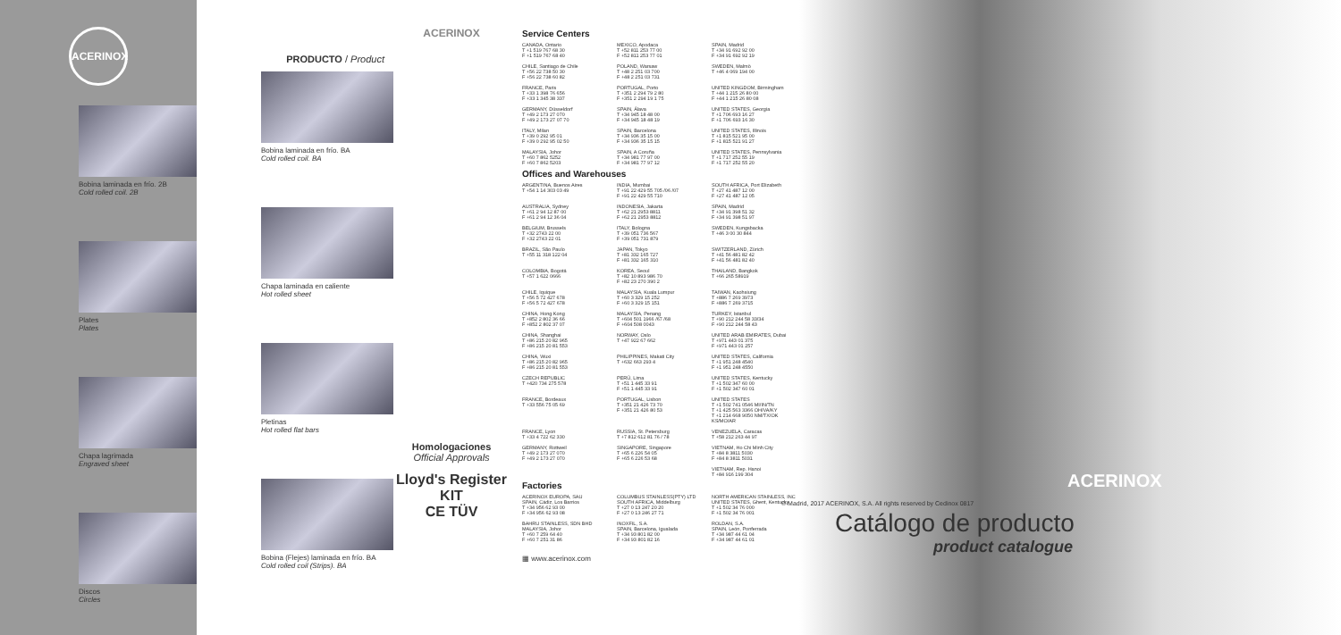ACERINOX
Bobina laminada en frío. 2B
Cold rolled coil. 2B
Plates
Plates
Chapa lagrimada
Engraved sheet
Discos
Circles
PRODUCTO / Product
Bobina laminada en frío. BA
Cold rolled coil. BA
Chapa laminada en caliente
Hot rolled sheet
Pletinas
Hot rolled flat bars
Bobina (Flejes) laminada en frío. BA
Cold rolled coil (Strips). BA
ACERINOX
Homologaciones
Official Approvals
Lloyd's Register KIT
CE TÜV
Service Centers
CANADA, Ontario
T +1 519 767 68 30
F +1 519 767 68 40
MEXICO, Apodaca
T +52 811 253 77 00
F +52 811 253 77 01
SPAIN, Madrid
T +34 91 692 92 00
F +34 91 692 92 19
CHILE, Santiago de Chile
T +56 22 738 50 30
F +56 22 738 60 82
POLAND, Warsaw
T +48 2 251 03 700
F +48 2 251 03 731
SWEDEN, Malmö
T +46 4 069 194 00
FRANCE, Paris
T +33 1 398 76 656
F +33 1 345 38 337
PORTUGAL, Porto
T +351 2 294 79 2 80
F +351 2 294 19 1 75
UNITED KINGDOM, Birmingham
T +44 1 215 26 80 00
F +44 1 215 26 80 08
GERMANY, Düsseldorf
T +49 2 173 27 070
F +49 2 173 27 07 70
SPAIN, Álava
T +34 945 18 48 00
F +34 945 18 48 19
UNITED STATES, Georgia
T +1 706 693 16 27
F +1 706 693 16 30
ITALY, Milan
T +39 0 292 95 01
F +39 0 292 95 02 50
SPAIN, Barcelona
T +34 936 35 15 00
F +34 936 35 15 15
UNITED STATES, Illinois
T +1 815 521 95 00
F +1 815 521 91 27
MALAYSIA, Johor
T +60 7 862 5252
F +60 7 862 5203
SPAIN, A Coruña
T +34 981 77 97 00
F +34 981 77 97 12
UNITED STATES, Pennsylvania
T +1 717 252 55 19
F +1 717 252 55 20
Offices and Warehouses
ARGENTINA, Buenos Aires
T +54 1 14 303 03 49
INDIA, Mumbai
T +91 22 429 55 705 /06 /07
F +91 22 429 55 710
SOUTH AFRICA, Port Elizabeth
T +27 41 487 12 00
F +27 41 487 12 05
AUSTRALIA, Sydney
T +61 2 94 12 87 00
F +61 2 94 12 36 04
INDONESIA, Jakarta
T +62 21 2953 8811
F +62 21 2953 8812
SPAIN, Madrid
T +34 91 398 51 32
F +34 91 398 51 97
BELGIUM, Brussels
T +32 2743 22 00
F +32 2743 22 01
ITALY, Bologna
T +39 051 736 567
F +39 051 731 879
SWEDEN, Kungsbacka
T +46 3 00 30 844
BRAZIL, São Paulo
T +55 11 318 122 04
JAPAN, Tokyo
T +81 332 165 727
F +81 332 165 310
SWITZERLAND, Zürich
T +41 56 481 82 42
F +41 56 481 82 40
COLOMBIA, Bogotá
T +57 1 622 0666
KOREA, Seoul
T +82 10 893 986 70
F +82 23 270 390 2
THAILAND, Bangkok
T +66 265 58919
CHILE, Iquique
T +56 5 72 427 678
F +56 5 72 427 678
MALAYSIA, Kuala Lumpur
T +60 3 329 15 252
F +60 3 329 15 151
TAIWAN, Kaohsiung
T +886 7 269 3973
F +886 7 269 3715
CHINA, Hong Kong
T +852 2 802 36 66
F +852 2 802 37 07
MALAYSIA, Penang
T +604 501 1966 /67 /68
F +604 508 0043
TURKEY, Istanbul
T +90 212 244 58 33/34
F +90 212 244 58 43
CHINA, Shanghai
T +86 215 20 82 965
F +86 215 20 81 553
NORWAY, Oslo
T +47 922 67 662
UNITED ARAB EMIRATES, Dubai
T +971 443 01 375
F +971 443 01 257
CHINA, Wuxi
T +86 215 20 82 965
F +86 215 20 81 553
PHILIPPINES, Makati City
T +632 663 293 4
UNITED STATES, California
T +1 951 248 4540
F +1 951 248 4550
CZECH REPUBLIC
T +420 734 275 578
PERÚ, Lima
T +51 1 445 33 91
F +51 1 445 33 91
UNITED STATES, Kentucky
T +1 502 347 60 00
F +1 502 347 60 01
FRANCE, Bordeaux
T +33 556 75 05 69
PORTUGAL, Lisbon
T +351 21 426 73 70
F +351 21 426 80 53
UNITED STATES
T +1 502 741 0546 MI/IN/TN
T +1 425 563 3366 OH/VA/KY
T +1 214 668 9050 NM/TX/OK KS/MO/AR
FRANCE, Lyon
T +33 4 722 62 330
RUSSIA, St. Petersburg
T +7 812 612 81 76 / 78
VENEZUELA, Caracas
T +58 212 263 44 97
GERMANY, Rottweil
T +49 2 173 27 070
F +49 2 173 27 070
SINGAPORE, Singapore
T +65 6 226 54 05
F +65 6 226 53 68
VIETNAM, Ho Chi Minh City
T +84 8 3811 5030
F +84 8 3811 5031
VIETNAM, Rep. Hanoi
T +84 916 199 304
Factories
ACERINOX EUROPA, SAU
SPAIN, Cádiz, Los Barrios
T +34 956 62 93 00
F +34 956 62 93 08
COLUMBUS STAINLESS(PTY) LTD
SOUTH AFRICA, Middelburg
T +27 0 13 247 20 20
F +27 0 13 246 27 71
NORTH AMERICAN STAINLESS, INC
UNITED STATES, Ghent, Kentucky
T +1 502 34 76 000
F +1 502 34 76 001
BAHRU STAINLESS, SDN BHD
MALAYSIA, Johor
T +60 7 259 64 40
F +60 7 251 31 86
INOXFIL, S.A.
SPAIN, Barcelona, Igualada
T +34 93 801 82 00
F +34 93 801 82 16
ROLDAN, S.A.
SPAIN, León, Ponferrada
T +34 987 44 61 04
F +34 987 44 61 01
▦ www.acerinox.com
© Madrid, 2017 ACERINOX, S.A. All rights reserved by Cedinox 0817
ACERINOX
Catálogo de producto
product catalogue